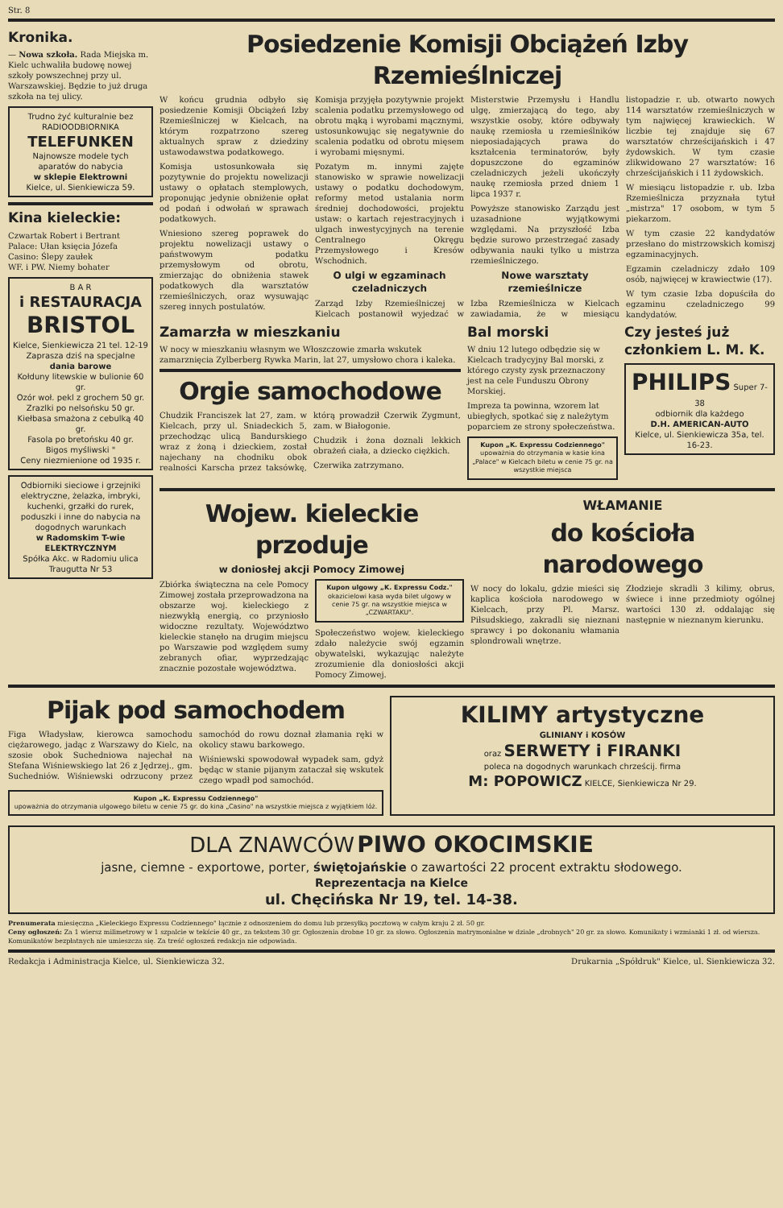Str. 8
Kronika.
— Nowa szkoła. Rada Miejska m. Kielc uchwaliła budowę nowej szkoły powszechnej przy ul. Warszawskiej. Będzie to już druga szkoła na tej ulicy.
Trudno żyć kulturalnie bez RADIOODBIORNIKA
TELEFUNKEN
Najnowsze modele tych aparatów do nabycia
w sklepie Elektrowni
Kielce, ul. Sienkiewicza 59.
Kina kieleckie:
Czwartak Robert i Bertrant
Palace: Ułan księcia Józefa
Casino: Ślepy zaułek
WF. i PW. Niemy bohater
B A R
i RESTAURACJA
BRISTOL
Kielce, Sienkiewicza 21 tel. 12-19
Zaprasza dziś na specjalne dania barowe
Kołduny litewskie w bulionie 60 gr.
Ozór woł. pekl z grochem 50 gr.
Zrazlki po nelsońsku 50 gr.
Kiełbasa smażona z cebulką 40 gr.
Fasola po bretońsku 40 gr.
Bigos myśliwski "
Ceny niezmienione od 1935 r.
Odbiorniki sieciowe i grzejniki elektryczne, żelazka, imbryki, kuchenki, grzałki do rurek, poduszki i inne do nabycia na dogodnych warunkach
w Radomskim T-wie ELEKTRYCZNYM
Spółka Akc. w Radomiu ulica Traugutta Nr 53
Posiedzenie Komisji Obciążeń Izby Rzemieślniczej
W końcu grudnia odbyło się posiedzenie Komisji Obciążeń Izby Rzemieślniczej w Kielcach, na którym rozpatrzono szereg aktualnych spraw z dziedziny ustawodawstwa podatkowego.
Komisja ustosunkowała się pozytywnie do projektu nowelizacji ustawy o opłatach stemplowych, proponując jedynie obniżenie opłat od podań i odwołań w sprawach podatkowych.
Wniesiono szereg poprawek do projektu nowelizacji ustawy o państwowym podatku przemysłowym od obrotu, zmierzając do obniżenia stawek podatkowych dla warsztatów rzemieślniczych, oraz wysuwając szereg innych postulatów.
Komisja przyjęła pozytywnie projekt scalenia podatku przemysłowego od obrotu mąką i wyrobami mącznymi, ustosunkowując się negatywnie do scalenia podatku od obrotu mięsem i wyrobami mięsnymi.
Pozatym m. innymi zajęte stanowisko w sprawie nowelizacji ustawy o podatku dochodowym, reformy metod ustalania norm średniej dochodowości, projektu ustaw: o kartach rejestracyjnych i ulgach inwestycyjnych na terenie Centralnego Okręgu Przemysłowego i Kresów Wschodnich.
O ulgi w egzaminach czeladniczych
Zarząd Izby Rzemieślniczej w Kielcach postanowił wyjedzać w Misterstwie Przemysłu i Handlu ulgę, zmierzającą do tego, aby wszystkie osoby, które odbywały naukę rzemiosła u rzemieślników nieposiadających prawa do kształcenia terminatorów, były dopuszczone do egzaminów czeladniczych jeżeli ukończyły naukę rzemiosła przed dniem 1 lipca 1937 r.
Powyższe stanowisko Zarządu jest uzasadnione wyjątkowymi względami. Na przyszłość Izba będzie surowo przestrzegać zasady odbywania nauki tylko u mistrza rzemieślniczego.
Nowe warsztaty rzemieślnicze
Izba Rzemieślnicza w Kielcach zawiadamia, że w miesiącu listopadzie r. ub. otwarto nowych 114 warsztatów rzemieślniczych w tym najwięcej krawieckich. W liczbie tej znajduje się 67 warsztatów chrześcijańskich i 47 żydowskich. W tym czasie zlikwidowano 27 warsztatów: 16 chrześcijańskich i 11 żydowskich.
W miesiącu listopadzie r. ub. Izba Rzemieślnicza przyznała tytuł „mistrza" 17 osobom, w tym 5 piekarzom.
W tym czasie 22 kandydatów przesłano do mistrzowskich komiszj egzaminacyjnych.
Egzamin czeladniczy zdało 109 osób, najwięcej w krawiectwie (17).
W tym czasie Izba dopuściła do egzaminu czeladniczego 99 kandydatów.
Zamarzła w mieszkaniu
W nocy w mieszkaniu własnym we Włoszczowie zmarła wskutek zamarznięcia Zylberberg Rywka Marin, lat 27, umysłowo chora i kaleka.
Orgie samochodowe
Chudzik Franciszek lat 27, zam. w Kielcach, przy ul. Sniadeckich 5, przechodząc ulicą Bandurskiego wraz z żoną i dzieckiem, został najechany na chodniku obok realności Karscha przez taksówkę, którą prowadził Czerwik Zygmunt, zam. w Białogonie.
Chudzik i żona doznali lekkich obrażeń ciała, a dziecko ciężkich.
Czerwika zatrzymano.
Bal morski
W dniu 12 lutego odbędzie się w Kielcach tradycyjny Bal morski, z którego czysty zysk przeznaczony jest na cele Funduszu Obrony Morskiej.
Impreza ta powinna, wzorem lat ubiegłych, spotkać się z należytym poparciem ze strony społeczeństwa.
Kupon „K. Expressu Codziennego"
upoważnia do otrzymania w kasie kina „Palace" w Kielcach biletu w cenie 75 gr. na wszystkie miejsca
Czy jesteś już członkiem L. M. K.
PHILIPS Super 7-38
odbiornik dla każdego
D.H. AMERICAN-AUTO
Kielce, ul. Sienkiewicza 35a, tel. 16-23.
Wojew. kieleckie przoduje
w doniosłej akcji Pomocy Zimowej
Zbiórka świąteczna na cele Pomocy Zimowej została przeprowadzona na obszarze woj. kieleckiego z niezwykłą energią, co przyniosło widoczne rezultaty. Województwo kieleckie stanęło na drugim miejscu po Warszawie pod względem sumy zebranych ofiar, wyprzedzając znacznie pozostałe województwa.
Kupon ulgowy „K. Expressu Codz."
okazicielowi kasa wyda bilet ulgowy w cenie 75 gr. na wszystkie miejsca w „CZWARTAKU".
Społeczeństwo wojew. kieleckiego zdało należycie swój egzamin obywatelski, wykazując należyte zrozumienie dla doniosłości akcji Pomocy Zimowej.
WŁAMANIE
do kościoła narodowego
W nocy do lokalu, gdzie mieści się kaplica kościoła narodowego w Kielcach, przy Pl. Marsz. Piłsudskiego, zakradli się nieznani sprawcy i po dokonaniu włamania splondrowali wnętrze.
Złodzieje skradli 3 kilimy, obrus, świece i inne przedmioty ogólnej wartości 130 zł. oddalając się następnie w nieznanym kierunku.
Pijak pod samochodem
Figa Władysław, kierowca samochodu ciężarowego, jadąc z Warszawy do Kielc, na szosie obok Suchedniowa najechał na Stefana Wiśniewskiego lat 26 z Jędrzej., gm. Suchedniów. Wiśniewski odrzucony przez samochód do rowu doznał złamania ręki w okolicy stawu barkowego.
Wiśniewski spowodował wypadek sam, gdyż będąc w stanie pijanym zataczał się wskutek czego wpadł pod samochód.
Kupon „K. Expressu Codziennego"
upoważnia do otrzymania ulgowego biletu w cenie 75 gr. do kina „Casino" na wszystkie miejsca z wyjątkiem lóż.
KILIMY artystyczne
GLINIANY i KOSÓW
oraz SERWETY i FIRANKI
poleca na dogodnych warunkach chrześcij. firma
M: POPOWICZ KIELCE, Sienkiewicza Nr 29.
DLA ZNAWCÓW PIWO OKOCIMSKIE
jasne, ciemne - exportowe, porter, świętojańskie o zawartości 22 procent extraktu słodowego.
Reprezentacja na Kielce
ul. Chęcińska Nr 19, tel. 14-38.
Prenumerata miesięczna „Kieleckiego Expressu Codziennego" łącznie z odnoszeniem do domu lub przesyłką pocztową w całym kraju 2 zł. 50 gr.
Ceny ogłoszeń: Za 1 wiersz milimetrowy w 1 szpalcie w tekście 40 gr., za tekstem 30 gr. Ogłoszenia drobne 10 gr. za słowo. Ogłoszenia matrymonialne w dziale „drobnych" 20 gr. za słowo. Komunikaty i wzmianki 1 zł. od wiersza. Komunikatów bezpłatnych nie umieszcza się. Za treść ogłoszeń redakcja nie odpowiada.
Redakcja i Administracja Kielce, ul. Sienkiewicza 32. Drukarnia „Spółdruk" Kielce, ul. Sienkiewicza 32.